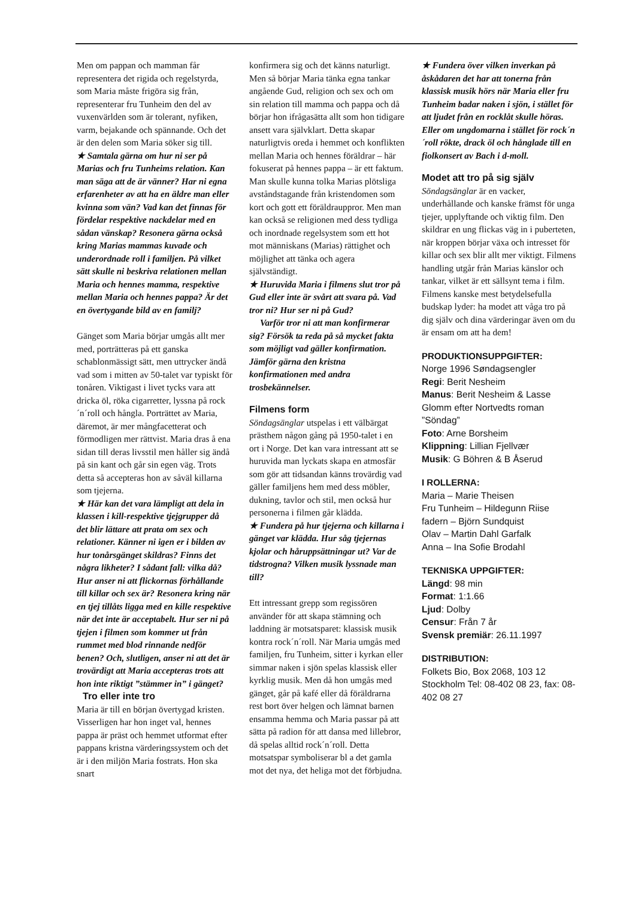Men om pappan och mamman får representera det rigida och regelstyrda, som Maria måste frigöra sig från, representerar fru Tunheim den del av vuxenvärlden som är tolerant, nyfiken, varm, bejakande och spännande. Och det är den delen som Maria söker sig till.
★ Samtala gärna om hur ni ser på Marias och fru Tunheims relation. Kan man säga att de är vänner? Har ni egna erfarenheter av att ha en äldre man eller kvinna som vän? Vad kan det finnas för fördelar respektive nackdelar med en sådan vänskap? Resonera gärna också kring Marias mammas kuvade och underordnade roll i familjen. På vilket sätt skulle ni beskriva relationen mellan Maria och hennes mamma, respektive mellan Maria och hennes pappa? Är det en övertygande bild av en familj?
Gänget som Maria börjar umgås allt mer med, porträtteras på ett ganska schablonmässigt sätt, men uttrycker ändå vad som i mitten av 50-talet var typiskt för tonåren. Viktigast i livet tycks vara att dricka öl, röka cigarretter, lyssna på rock´n´roll och hångla. Porträttet av Maria, däremot, är mer mångfacetterat och förmodligen mer rättvist. Maria dras å ena sidan till deras livsstil men håller sig ändå på sin kant och går sin egen väg. Trots detta så accepteras hon av såväl killarna som tjejerna.
★ Här kan det vara lämpligt att dela in klassen i kill-respektive tjejgrupper då det blir lättare att prata om sex och relationer. Känner ni igen er i bilden av hur tonårsgänget skildras? Finns det några likheter? I sådant fall: vilka då? Hur anser ni att flickornas förhållande till killar och sex är? Resonera kring när en tjej tillåts ligga med en kille respektive när det inte är acceptabelt. Hur ser ni på tjejen i filmen som kommer ut från rummet med blod rinnande nedför benen? Och, slutligen, anser ni att det är trovärdigt att Maria accepteras trots att hon inte riktigt ”stämmer in” i gänget?
Tro eller inte tro
Maria är till en början övertygad kristen. Visserligen har hon inget val, hennes pappa är präst och hemmet utformat efter pappans kristna värderingssystem och det är i den miljön Maria fostrats. Hon ska snart
konfirmera sig och det känns naturligt. Men så börjar Maria tänka egna tankar angående Gud, religion och sex och om sin relation till mamma och pappa och då börjar hon ifrågasätta allt som hon tidigare ansett vara självklart. Detta skapar naturligtvis oreda i hemmet och konflikten mellan Maria och hennes föräldrar – här fokuserat på hennes pappa – är ett faktum. Man skulle kunna tolka Marias plötsliga avståndstagande från kristendomen som kort och gott ett föräldrauppror. Men man kan också se religionen med dess tydliga och inordnade regelsystem som ett hot mot människans (Marias) rättighet och möjlighet att tänka och agera självständigt.
★ Huruvida Maria i filmens slut tror på Gud eller inte är svårt att svara på. Vad tror ni? Hur ser ni på Gud?
Varför tror ni att man konfirmerar sig? Försök ta reda på så mycket fakta som möjligt vad gäller konfirmation. Jämför gärna den kristna konfirmationen med andra trosbekännelser.
Filmens form
Söndagsänglar utspelas i ett välbärgat prästhem någon gång på 1950-talet i en ort i Norge. Det kan vara intressant att se huruvida man lyckats skapa en atmosfär som gör att tidsandan känns trovärdig vad gäller familjens hem med dess möbler, dukning, tavlor och stil, men också hur personerna i filmen går klädda.
★ Fundera på hur tjejerna och killarna i gänget var klädda. Hur såg tjejernas kjolar och håruppsättningar ut? Var de tidstrogna? Vilken musik lyssnade man till?
Ett intressant grepp som regissören använder för att skapa stämning och laddning är motsatsparet: klassisk musik kontra rock´n´roll. När Maria umgås med familjen, fru Tunheim, sitter i kyrkan eller simmar naken i sjön spelas klassisk eller kyrklig musik. Men då hon umgås med gänget, går på kafé eller då föräldrarna rest bort över helgen och lämnat barnen ensamma hemma och Maria passar på att sätta på radion för att dansa med lillebror, då spelas alltid rock´n´roll. Detta motsatspar symboliserar bl a det gamla mot det nya, det heliga mot det förbjudna.
★ Fundera över vilken inverkan på åskådaren det har att tonerna från klassisk musik hörs när Maria eller fru Tunheim badar naken i sjön, i stället för att ljudet från en rocklåt skulle höras. Eller om ungdomarna i stället för rock´n´roll rökte, drack öl och hånglade till en fiolkonsert av Bach i d-moll.
Modet att tro på sig själv
Söndagsänglar är en vacker, underhållande och kanske främst för unga tjejer, upplyftande och viktig film. Den skildrar en ung flickas väg in i puberteten, när kroppen börjar växa och intresset för killar och sex blir allt mer viktigt. Filmens handling utgår från Marias känslor och tankar, vilket är ett sällsynt tema i film. Filmens kanske mest betydelsefulla budskap lyder: ha modet att våga tro på dig själv och dina värderingar även om du är ensam om att ha dem!
PRODUKTIONSUPPGIFTER:
Norge 1996 Søndagsengler
Regi: Berit Nesheim
Manus: Berit Nesheim & Lasse Glomm efter Nortvedts roman ”Söndag”
Foto: Arne Borsheim
Klippning: Lillian Fjellvær
Musik: G Böhren & B Åserud
I ROLLERNA:
Maria – Marie Theisen
Fru Tunheim – Hildegunn Riise
fadern – Björn Sundquist
Olav – Martin Dahl Garfalk
Anna – Ina Sofie Brodahl
TEKNISKA UPPGIFTER:
Längd: 98 min
Format: 1:1.66
Ljud: Dolby
Censur: Från 7 år
Svensk premiär: 26.11.1997
DISTRIBUTION:
Folkets Bio, Box 2068, 103 12 Stockholm Tel: 08-402 08 23, fax: 08-402 08 27